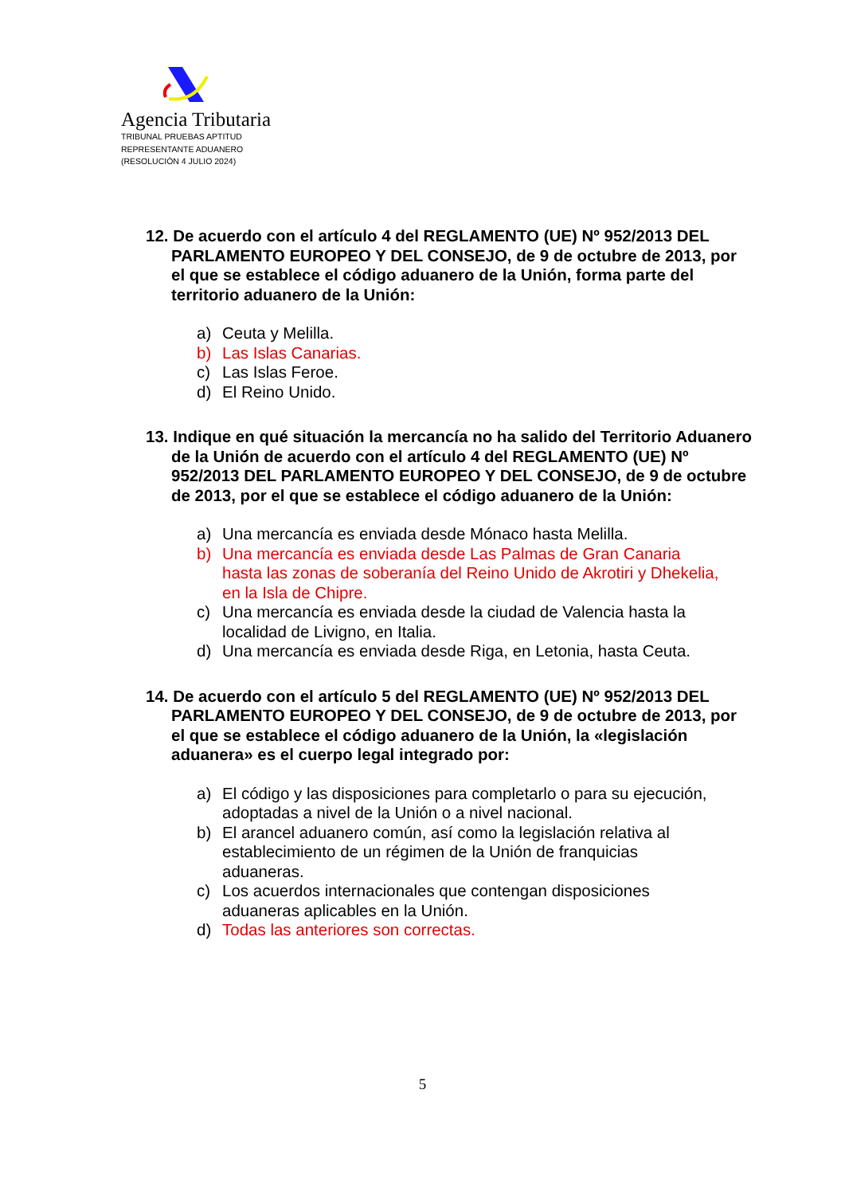Agencia Tributaria
TRIBUNAL PRUEBAS APTITUD
REPRESENTANTE ADUANERO
(RESOLUCIÓN 4 JULIO 2024)
12. De acuerdo con el artículo 4 del REGLAMENTO (UE) Nº 952/2013 DEL PARLAMENTO EUROPEO Y DEL CONSEJO, de 9 de octubre de 2013, por el que se establece el código aduanero de la Unión, forma parte del territorio aduanero de la Unión:
a) Ceuta y Melilla.
b) Las Islas Canarias.
c) Las Islas Feroe.
d) El Reino Unido.
13. Indique en qué situación la mercancía no ha salido del Territorio Aduanero de la Unión de acuerdo con el artículo 4 del REGLAMENTO (UE) Nº 952/2013 DEL PARLAMENTO EUROPEO Y DEL CONSEJO, de 9 de octubre de 2013, por el que se establece el código aduanero de la Unión:
a) Una mercancía es enviada desde Mónaco hasta Melilla.
b) Una mercancía es enviada desde Las Palmas de Gran Canaria hasta las zonas de soberanía del Reino Unido de Akrotiri y Dhekelia, en la Isla de Chipre.
c) Una mercancía es enviada desde la ciudad de Valencia hasta la localidad de Livigno, en Italia.
d) Una mercancía es enviada desde Riga, en Letonia, hasta Ceuta.
14. De acuerdo con el artículo 5 del REGLAMENTO (UE) Nº 952/2013 DEL PARLAMENTO EUROPEO Y DEL CONSEJO, de 9 de octubre de 2013, por el que se establece el código aduanero de la Unión, la «legislación aduanera» es el cuerpo legal integrado por:
a) El código y las disposiciones para completarlo o para su ejecución, adoptadas a nivel de la Unión o a nivel nacional.
b) El arancel aduanero común, así como la legislación relativa al establecimiento de un régimen de la Unión de franquicias aduaneras.
c) Los acuerdos internacionales que contengan disposiciones aduaneras aplicables en la Unión.
d) Todas las anteriores son correctas.
5